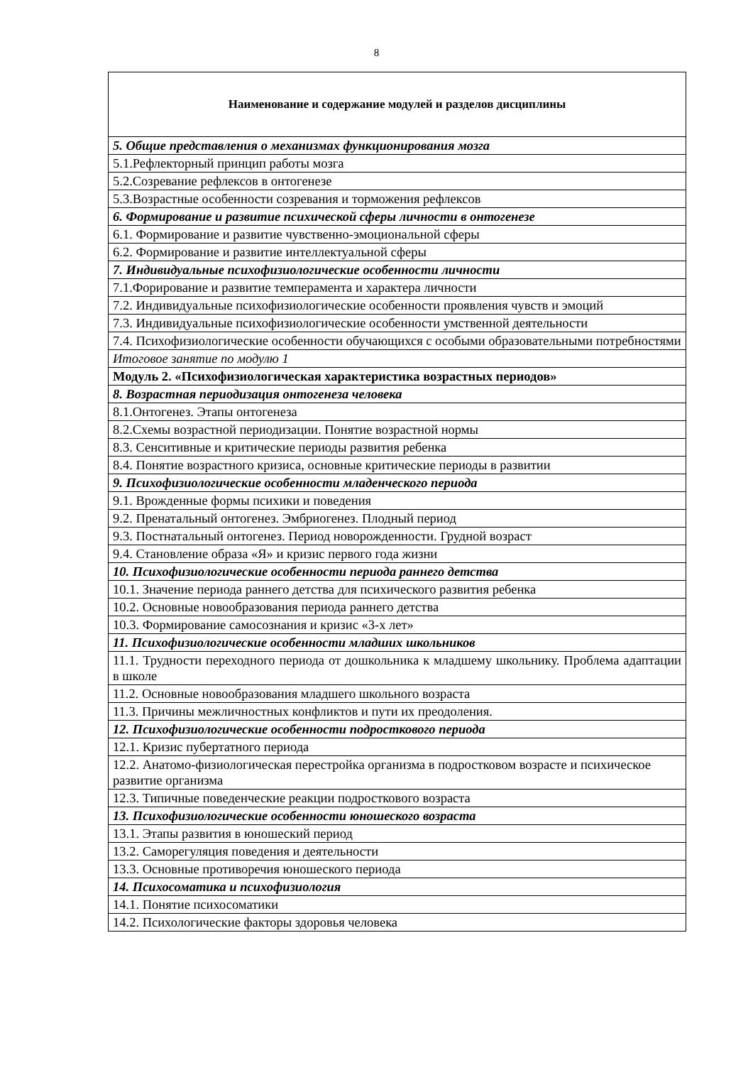8
| Наименование и содержание модулей и разделов дисциплины |
| --- |
| 5. Общие представления о механизмах функционирования мозга |
| 5.1.Рефлекторный принцип работы мозга |
| 5.2.Созревание рефлексов в онтогенезе |
| 5.3.Возрастные особенности созревания и торможения рефлексов |
| 6. Формирование и развитие психической сферы личности в онтогенезе |
| 6.1. Формирование и развитие чувственно-эмоциональной сферы |
| 6.2. Формирование и развитие интеллектуальной сферы |
| 7. Индивидуальные психофизиологические особенности личности |
| 7.1.Форирование и развитие темперамента и характера личности |
| 7.2. Индивидуальные психофизиологические особенности проявления чувств и эмоций |
| 7.3. Индивидуальные психофизиологические особенности умственной деятельности |
| 7.4. Психофизиологические особенности обучающихся с особыми образовательными потребностями |
| Итоговое занятие по модулю 1 |
| Модуль 2. «Психофизиологическая характеристика возрастных периодов» |
| 8. Возрастная периодизация онтогенеза человека |
| 8.1.Онтогенез. Этапы онтогенеза |
| 8.2.Схемы возрастной периодизации. Понятие возрастной нормы |
| 8.3. Сенситивные и критические периоды развития ребенка |
| 8.4. Понятие возрастного кризиса, основные критические периоды в развитии |
| 9. Психофизиологические особенности младенческого периода |
| 9.1. Врожденные формы психики и поведения |
| 9.2. Пренатальный онтогенез. Эмбриогенез. Плодный период |
| 9.3. Постнатальный онтогенез. Период новорожденности. Грудной возраст |
| 9.4. Становление образа «Я» и кризис первого года жизни |
| 10. Психофизиологические особенности периода раннего детства |
| 10.1. Значение периода раннего детства для психического развития ребенка |
| 10.2. Основные новообразования периода раннего детства |
| 10.3. Формирование самосознания и кризис «3-х лет» |
| 11. Психофизиологические особенности младших школьников |
| 11.1. Трудности переходного периода от дошкольника к младшему школьнику. Проблема адаптации в школе |
| 11.2. Основные новообразования младшего школьного возраста |
| 11.3. Причины межличностных конфликтов и пути их преодоления. |
| 12. Психофизиологические особенности подросткового периода |
| 12.1. Кризис пубертатного периода |
| 12.2. Анатомо-физиологическая перестройка организма в подростковом возрасте и психическое развитие организма |
| 12.3. Типичные поведенческие реакции подросткового возраста |
| 13. Психофизиологические особенности юношеского возраста |
| 13.1. Этапы развития в юношеский период |
| 13.2. Саморегуляция поведения и деятельности |
| 13.3. Основные противоречия юношеского периода |
| 14. Психосоматика и психофизиология |
| 14.1. Понятие психосоматики |
| 14.2. Психологические факторы здоровья человека |